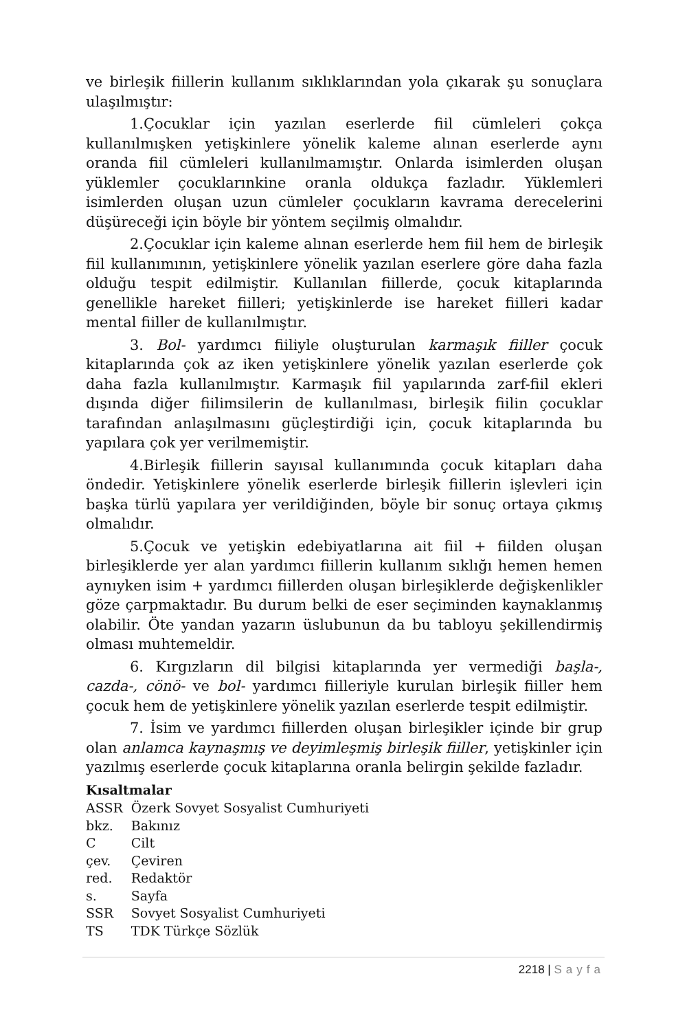ve birleşik fiillerin kullanım sıklıklarından yola çıkarak şu sonuçlara ulaşılmıştır:
1.Çocuklar için yazılan eserlerde fiil cümleleri çokça kullanılmışken yetişkinlere yönelik kaleme alınan eserlerde aynı oranda fiil cümleleri kullanılmamıştır. Onlarda isimlerden oluşan yüklemler çocuklarınkine oranla oldukça fazladır. Yüklemleri isimlerden oluşan uzun cümleler çocukların kavrama derecelerini düşüreceği için böyle bir yöntem seçilmiş olmalıdır.
2.Çocuklar için kaleme alınan eserlerde hem fiil hem de birleşik fiil kullanımının, yetişkinlere yönelik yazılan eserlere göre daha fazla olduğu tespit edilmiştir. Kullanılan fiillerde, çocuk kitaplarında genellikle hareket fiilleri; yetişkinlerde ise hareket fiilleri kadar mental fiiller de kullanılmıştır.
3. Bol- yardımcı fiiliyle oluşturulan karmaşık fiiller çocuk kitaplarında çok az iken yetişkinlere yönelik yazılan eserlerde çok daha fazla kullanılmıştır. Karmaşık fiil yapılarında zarf-fiil ekleri dışında diğer fiilimsilerin de kullanılması, birleşik fiilin çocuklar tarafından anlaşılmasını güçleştirdiği için, çocuk kitaplarında bu yapılara çok yer verilmemiştir.
4.Birleşik fiillerin sayısal kullanımında çocuk kitapları daha öndedir. Yetişkinlere yönelik eserlerde birleşik fiillerin işlevleri için başka türlü yapılara yer verildiğinden, böyle bir sonuç ortaya çıkmış olmalıdır.
5.Çocuk ve yetişkin edebiyatlarına ait fiil + fiilden oluşan birleşiklerde yer alan yardımcı fiillerin kullanım sıklığı hemen hemen aynıyken isim + yardımcı fiillerden oluşan birleşiklerde değişkenlikler göze çarpmaktadır. Bu durum belki de eser seçiminden kaynaklanmış olabilir. Öte yandan yazarın üslubunun da bu tabloyu şekillendirmiş olması muhtemeldir.
6. Kırgızların dil bilgisi kitaplarında yer vermediği başla-, cazda-, cönö- ve bol- yardımcı fiilleriyle kurulan birleşik fiiller hem çocuk hem de yetişkinlere yönelik yazılan eserlerde tespit edilmiştir.
7. İsim ve yardımcı fiillerden oluşan birleşikler içinde bir grup olan anlamca kaynaşmış ve deyimleşmiş birleşik fiiller, yetişkinler için yazılmış eserlerde çocuk kitaplarına oranla belirgin şekilde fazladır.
Kısaltmalar
| ASSR | Özerk Sovyet Sosyalist Cumhuriyeti |
| bkz. | Bakınız |
| C | Cilt |
| çev. | Çeviren |
| red. | Redaktör |
| s. | Sayfa |
| SSR | Sovyet Sosyalist Cumhuriyeti |
| TS | TDK Türkçe Sözlük |
2218 | Sayfa